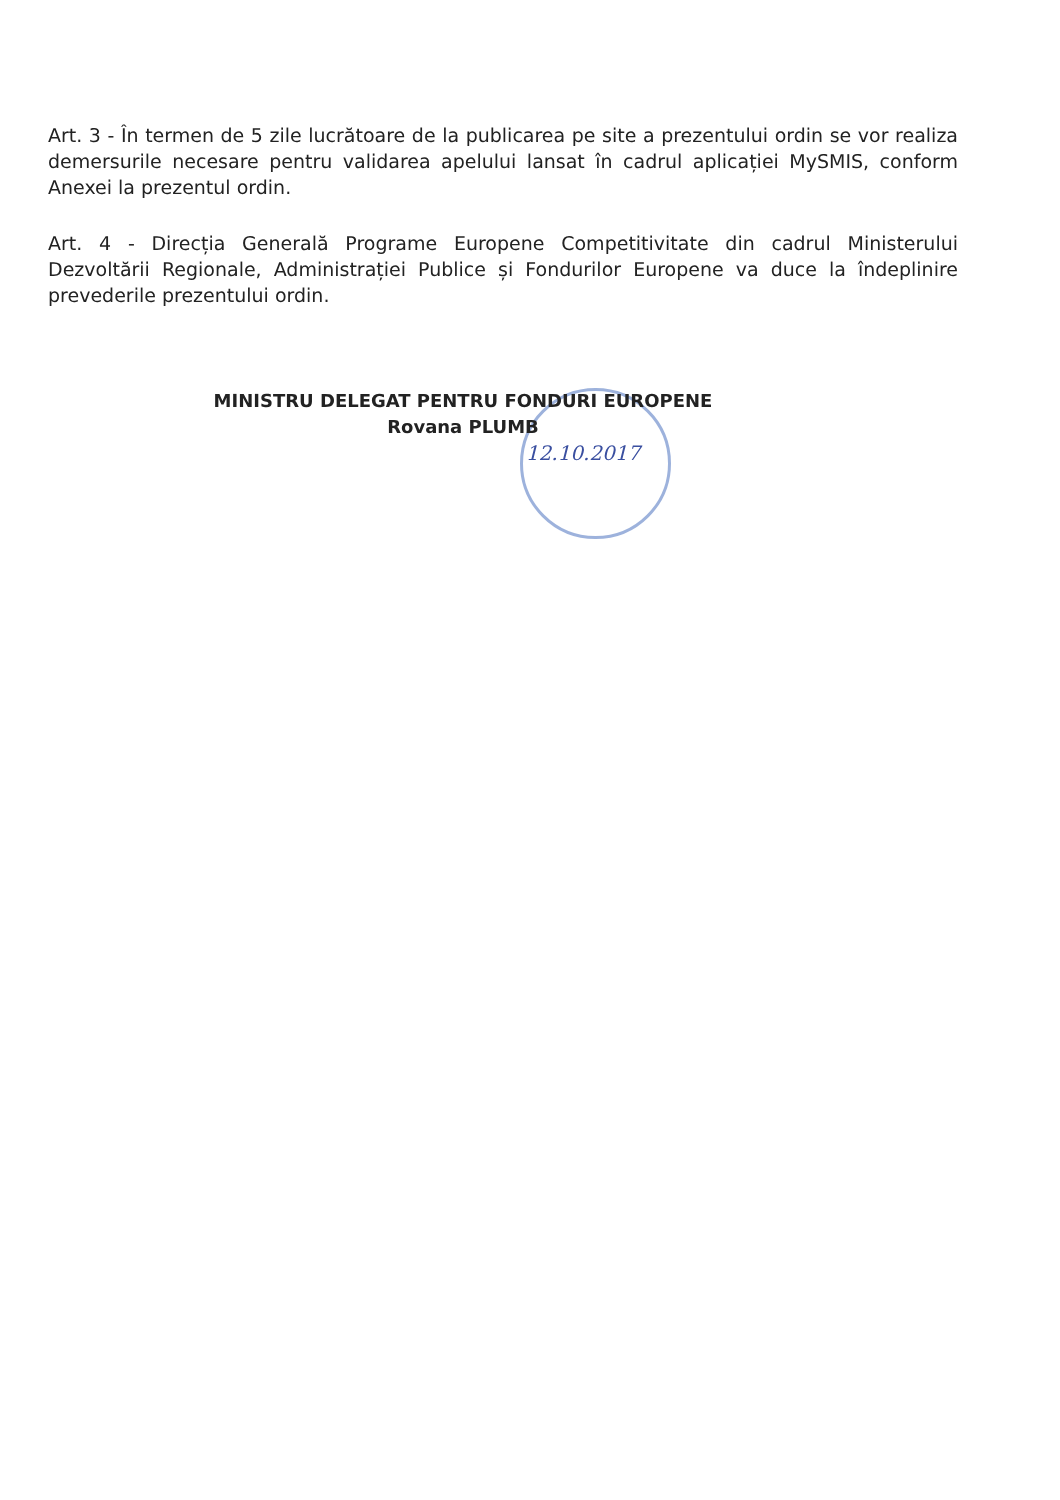Art. 3 - În termen de 5 zile lucrătoare de la publicarea pe site a prezentului ordin se vor realiza demersurile necesare pentru validarea apelului lansat în cadrul aplicației MySMIS, conform Anexei la prezentul ordin.
Art. 4 - Direcția Generală Programe Europene Competitivitate din cadrul Ministerului Dezvoltării Regionale, Administrației Publice și Fondurilor Europene va duce la îndeplinire prevederile prezentului ordin.
MINISTRU DELEGAT PENTRU FONDURI EUROPENE
Rovana PLUMB
12.10.2017